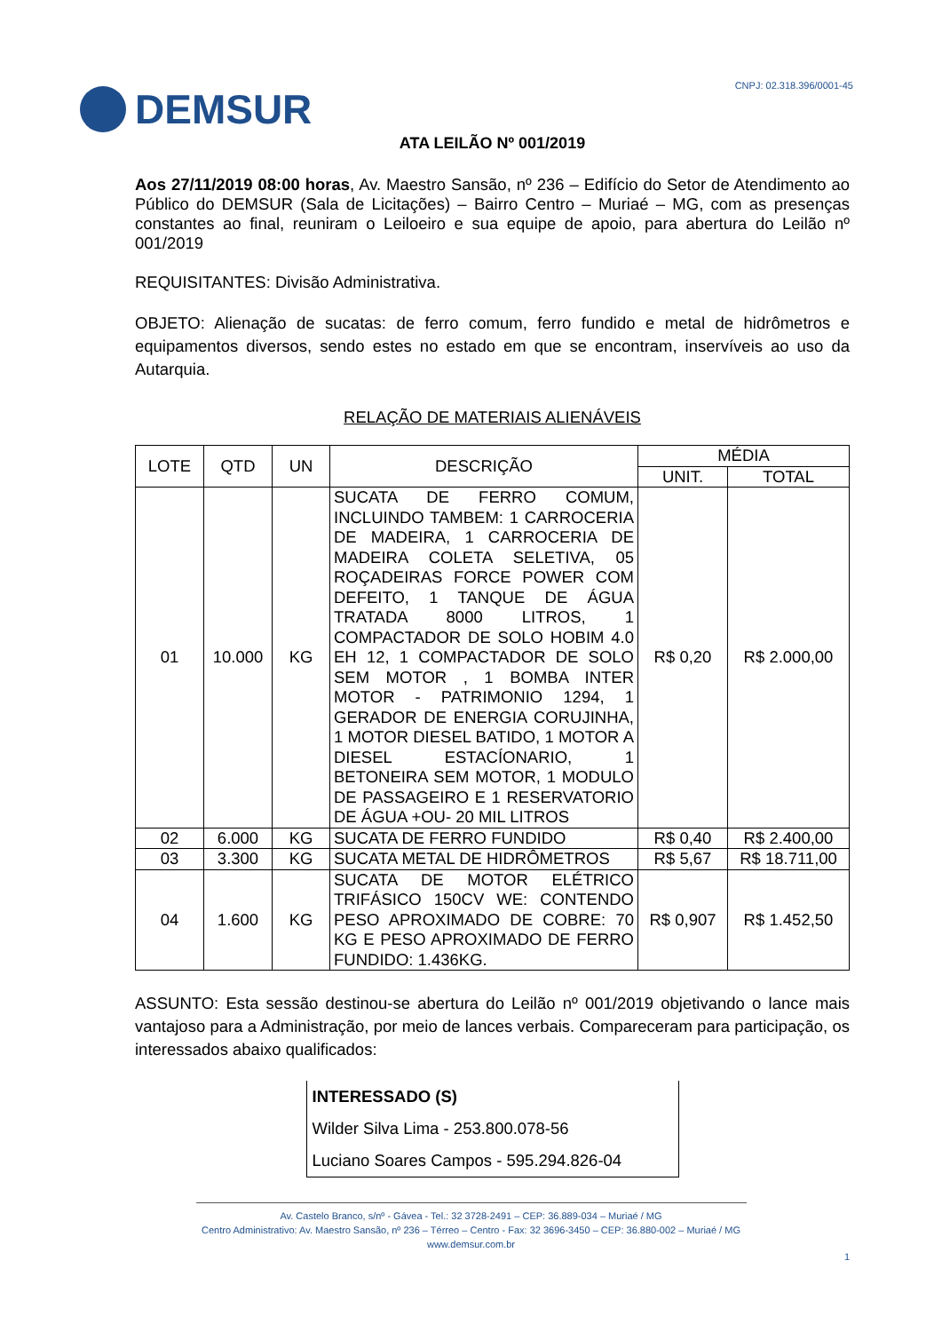DEMSUR
CNPJ: 02.318.396/0001-45
ATA LEILÃO Nº 001/2019
Aos 27/11/2019 08:00 horas, Av. Maestro Sansão, nº 236 – Edifício do Setor de Atendimento ao Público do DEMSUR (Sala de Licitações) – Bairro Centro – Muriaé – MG, com as presenças constantes ao final, reuniram o Leiloeiro e sua equipe de apoio, para abertura do Leilão nº 001/2019
REQUISITANTES: Divisão Administrativa.
OBJETO: Alienação de sucatas: de ferro comum, ferro fundido e metal de hidrômetros e equipamentos diversos, sendo estes no estado em que se encontram, inservíveis ao uso da Autarquia.
RELAÇÃO DE MATERIAIS ALIENÁVEIS
| LOTE | QTD | UN | DESCRIÇÃO | MÉDIA | |
| --- | --- | --- | --- | --- | --- |
| | | | | UNIT. | TOTAL |
| 01 | 10.000 | KG | SUCATA DE FERRO COMUM, INCLUINDO TAMBEM: 1 CARROCERIA DE MADEIRA, 1 CARROCERIA DE MADEIRA COLETA SELETIVA, 05 ROÇADEIRAS FORCE POWER COM DEFEITO, 1 TANQUE DE ÁGUA TRATADA 8000 LITROS, 1 COMPACTADOR DE SOLO HOBIM 4.0 EH 12, 1 COMPACTADOR DE SOLO SEM MOTOR , 1 BOMBA INTER MOTOR - PATRIMONIO 1294, 1 GERADOR DE ENERGIA CORUJINHA, 1 MOTOR DIESEL BATIDO, 1 MOTOR A DIESEL ESTACÍONARIO, 1 BETONEIRA SEM MOTOR, 1 MODULO DE PASSAGEIRO E 1 RESERVATORIO DE ÁGUA +OU- 20 MIL LITROS | R$ 0,20 | R$ 2.000,00 |
| 02 | 6.000 | KG | SUCATA DE FERRO FUNDIDO | R$ 0,40 | R$ 2.400,00 |
| 03 | 3.300 | KG | SUCATA METAL DE HIDRÔMETROS | R$ 5,67 | R$ 18.711,00 |
| 04 | 1.600 | KG | SUCATA DE MOTOR ELÉTRICO TRIFÁSICO 150CV WE: CONTENDO PESO APROXIMADO DE COBRE: 70 KG E PESO APROXIMADO DE FERRO FUNDIDO: 1.436KG. | R$ 0,907 | R$ 1.452,50 |
ASSUNTO: Esta sessão destinou-se abertura do Leilão nº 001/2019 objetivando o lance mais vantajoso para a Administração, por meio de lances verbais. Compareceram para participação, os interessados abaixo qualificados:
| INTERESSADO (S) |
| Wilder Silva Lima - 253.800.078-56 |
| Luciano Soares Campos - 595.294.826-04 |
Av. Castelo Branco, s/nº - Gávea - Tel.: 32 3728-2491 – CEP: 36.889-034 – Muriaé / MG
Centro Administrativo: Av. Maestro Sansão, nº 236 – Térreo – Centro - Fax: 32 3696-3450 – CEP: 36.880-002 – Muriaé / MG
www.demsur.com.br
1